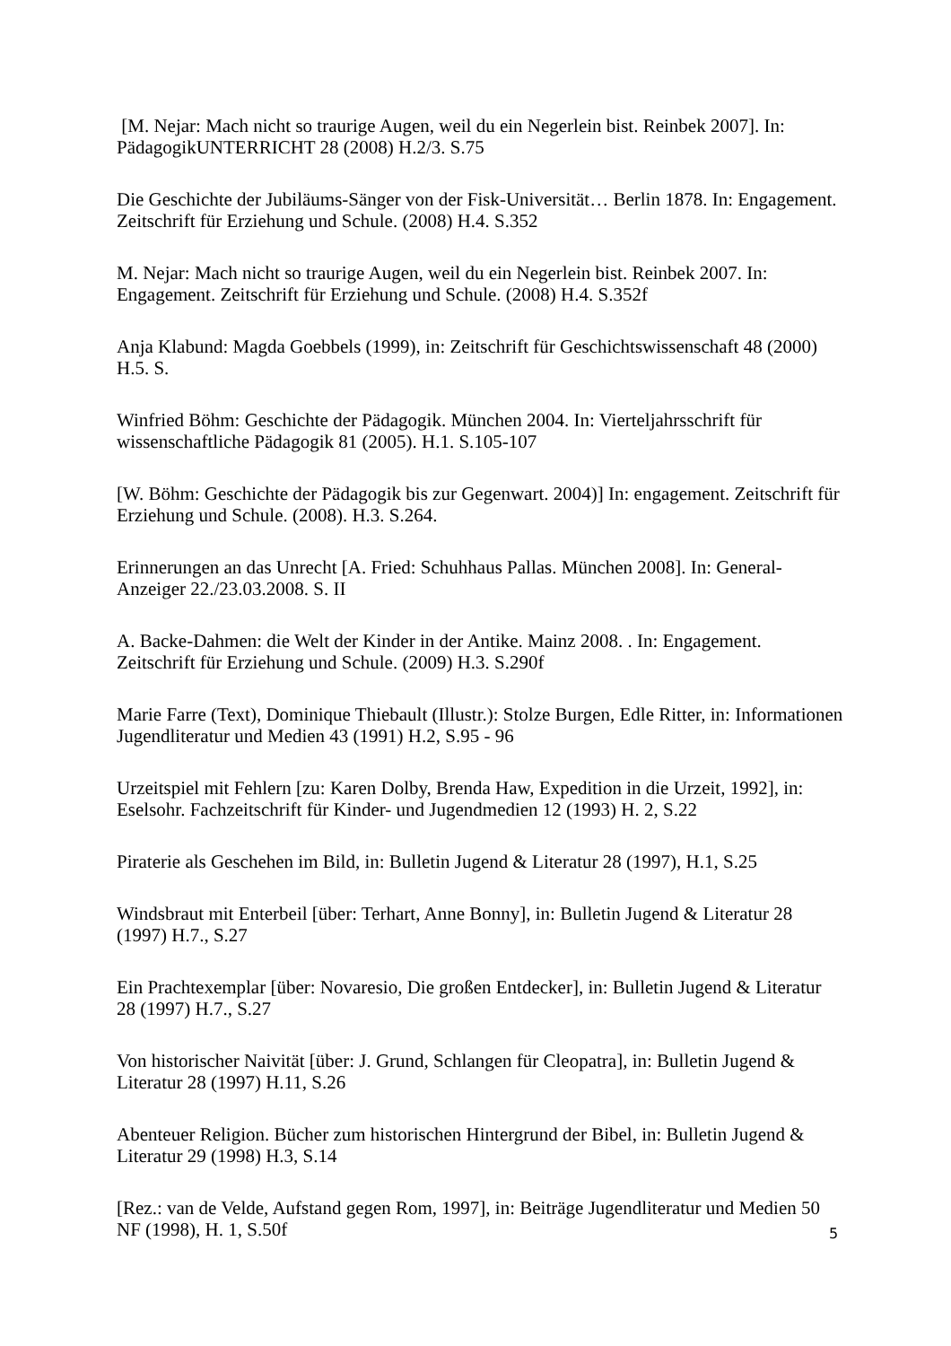[M. Nejar: Mach nicht so traurige Augen, weil du ein Negerlein bist. Reinbek 2007]. In: PädagogikUNTERRICHT 28 (2008) H.2/3. S.75
Die Geschichte der Jubiläums-Sänger von der Fisk-Universität… Berlin 1878. In: Engagement. Zeitschrift für Erziehung und Schule. (2008) H.4. S.352
M. Nejar: Mach nicht so traurige Augen, weil du ein Negerlein bist. Reinbek 2007. In: Engagement. Zeitschrift für Erziehung und Schule. (2008) H.4. S.352f
Anja Klabund: Magda Goebbels (1999), in: Zeitschrift für Geschichtswissenschaft 48 (2000) H.5. S.
Winfried Böhm: Geschichte der Pädagogik. München 2004. In: Vierteljahrsschrift für wissenschaftliche Pädagogik 81 (2005). H.1. S.105-107
[W. Böhm: Geschichte der Pädagogik bis zur Gegenwart. 2004)] In: engagement. Zeitschrift für Erziehung und Schule. (2008). H.3. S.264.
Erinnerungen an das Unrecht [A. Fried: Schuhhaus Pallas. München 2008]. In: General-Anzeiger 22./23.03.2008. S. II
A. Backe-Dahmen: die Welt der Kinder in der Antike. Mainz 2008. . In: Engagement. Zeitschrift für Erziehung und Schule. (2009) H.3. S.290f
Marie Farre (Text), Dominique Thiebault (Illustr.): Stolze Burgen, Edle Ritter, in: Informationen Jugendliteratur und Medien 43 (1991) H.2, S.95 - 96
Urzeitspiel mit Fehlern [zu: Karen Dolby, Brenda Haw, Expedition in die Urzeit, 1992], in: Eselsohr. Fachzeitschrift für Kinder- und Jugendmedien 12 (1993) H. 2, S.22
Piraterie als Geschehen im Bild, in: Bulletin Jugend & Literatur 28 (1997), H.1, S.25
Windsbraut mit Enterbeil [über: Terhart, Anne Bonny], in: Bulletin Jugend & Literatur 28 (1997) H.7., S.27
Ein Prachtexemplar [über: Novaresio, Die großen Entdecker], in: Bulletin Jugend & Literatur 28 (1997) H.7., S.27
Von historischer Naivität [über: J. Grund, Schlangen für Cleopatra], in: Bulletin Jugend & Literatur 28 (1997) H.11, S.26
Abenteuer Religion. Bücher zum historischen Hintergrund der Bibel, in: Bulletin Jugend & Literatur 29 (1998) H.3, S.14
[Rez.: van de Velde, Aufstand gegen Rom, 1997], in: Beiträge Jugendliteratur und Medien 50 NF (1998), H. 1, S.50f
5